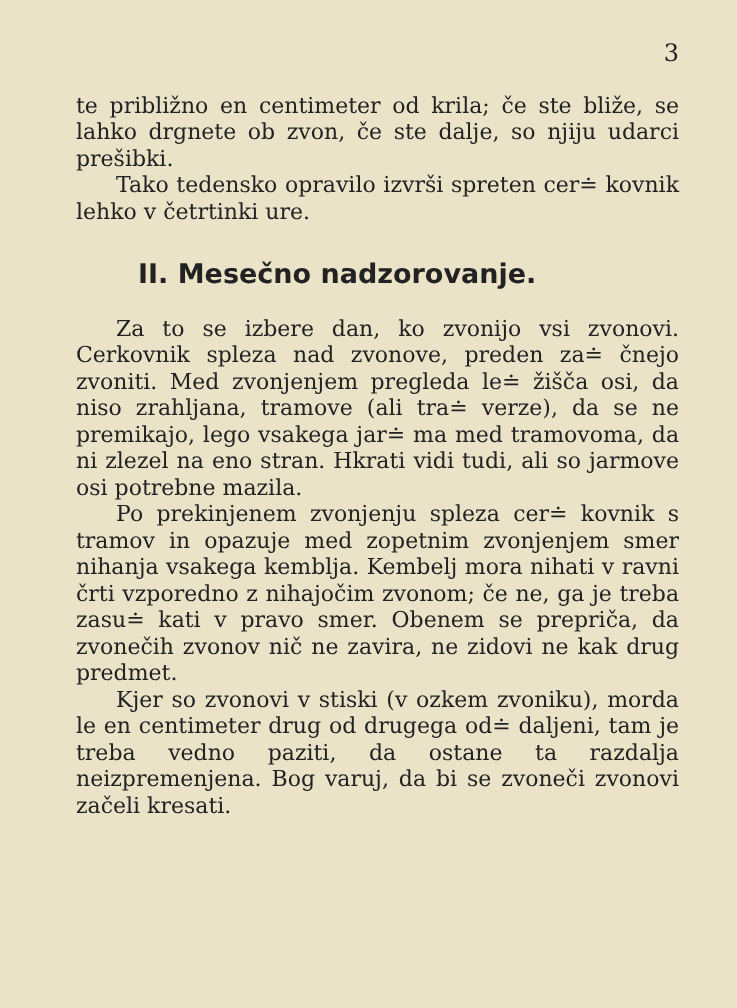3
te približno en centimeter od krila; če ste bliže, se lahko drgnete ob zvon, če ste dalje, so njiju udarci prešibki.
Tako tedensko opravilo izvrši spreten cer≐ kovnik lehko v četrtinki ure.
II. Mesečno nadzorovanje.
Za to se izbere dan, ko zvonijo vsi zvonovi. Cerkovnik spleza nad zvonove, preden za≐ čnejo zvoniti. Med zvonjenjem pregleda le≐ žišča osi, da niso zrahljana, tramove (ali tra≐ verze), da se ne premikajo, lego vsakega jar≐ ma med tramovoma, da ni zlezel na eno stran. Hkrati vidi tudi, ali so jarmove osi potrebne mazila.
Po prekinjenem zvonjenju spleza cer≐ kovnik s tramov in opazuje med zopetnim zvonjenjem smer nihanja vsakega kemblja. Kembelj mora nihati v ravni črti vzporedno z nihajočim zvonom; če ne, ga je treba zasu≐ kati v pravo smer. Obenem se prepriča, da zvonečih zvonov nič ne zavira, ne zidovi ne kak drug predmet.
Kjer so zvonovi v stiski (v ozkem zvoniku), morda le en centimeter drug od drugega od≐ daljeni, tam je treba vedno paziti, da ostane ta razdalja neizpremenjena. Bog varuj, da bi se zvoneči zvonovi začeli kresati.